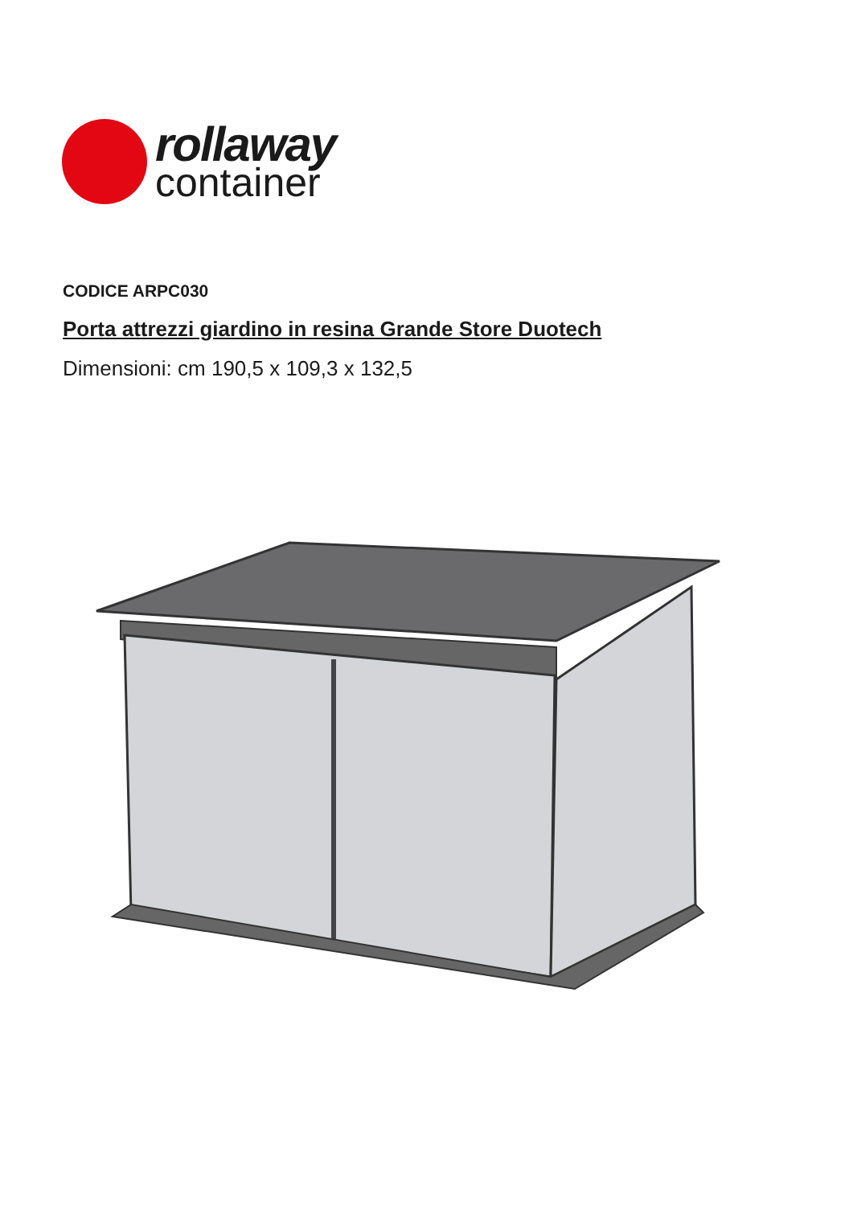rollaway
container
CODICE ARPC030
Porta attrezzi giardino in resina Grande Store Duotech
Dimensioni: cm 190,5 x 109,3 x 132,5